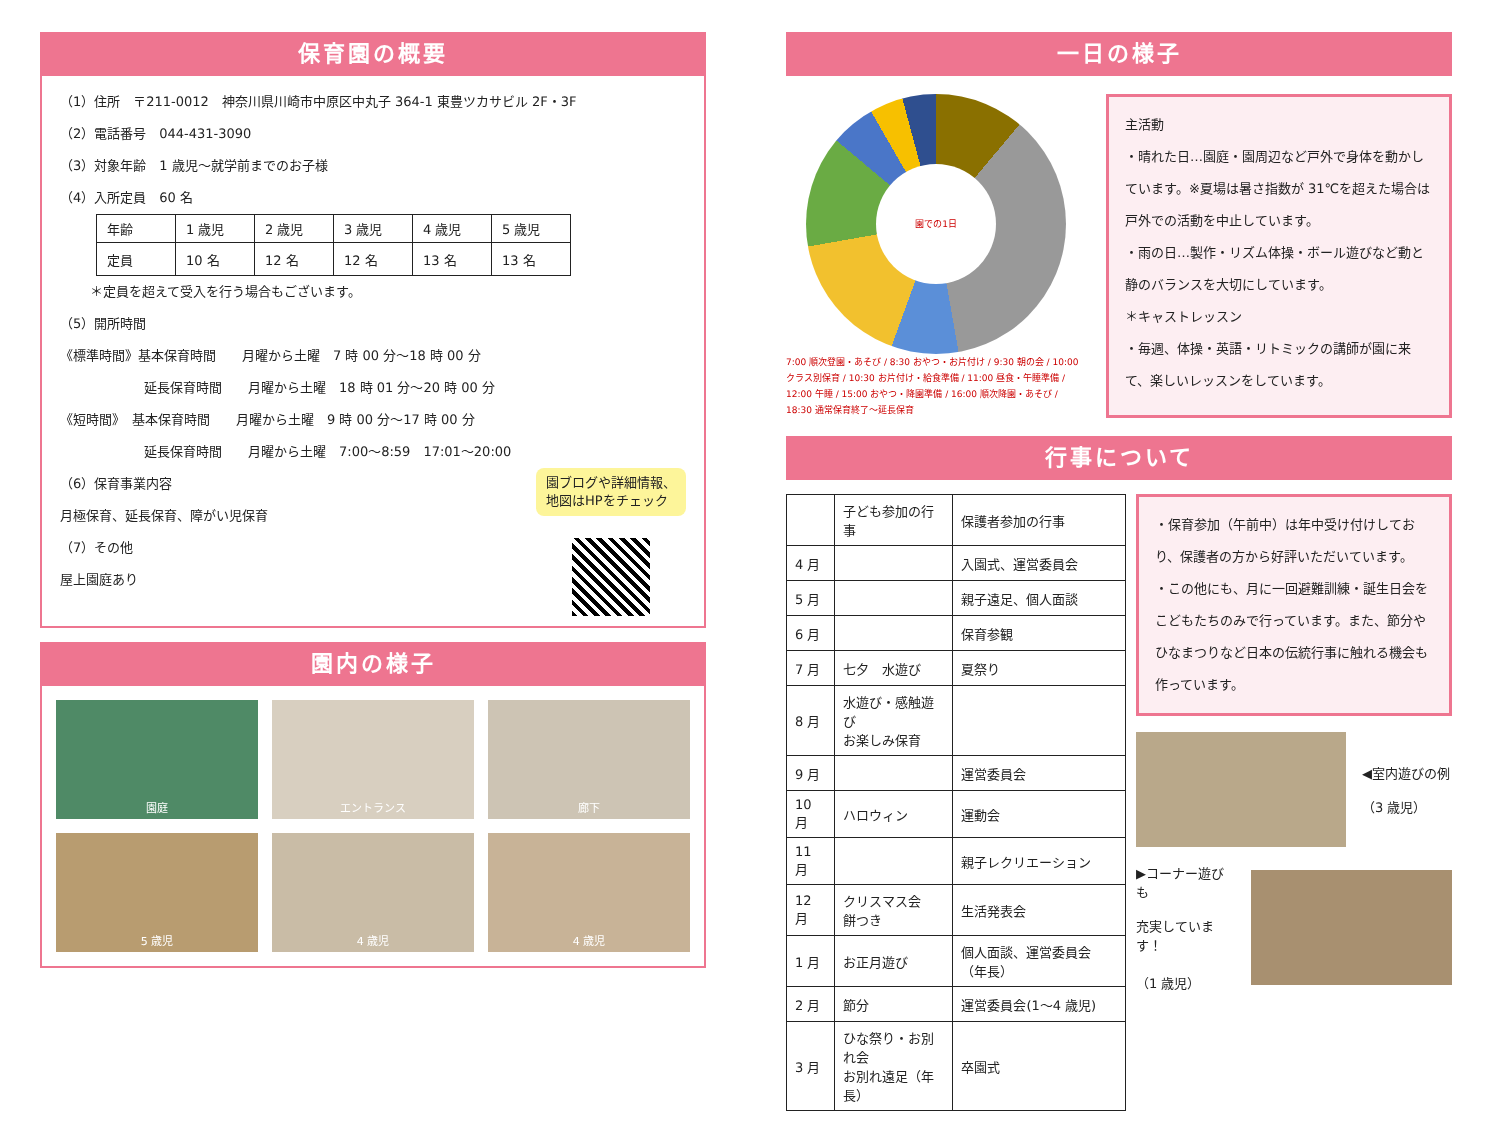保育園の概要
（1）住所　〒211-0012　神奈川県川崎市中原区中丸子 364-1 東豊ツカサビル 2F・3F
（2）電話番号　044-431-3090
（3）対象年齢　1 歳児～就学前までのお子様
（4）入所定員　60 名
| 年齢 | 1 歳児 | 2 歳児 | 3 歳児 | 4 歳児 | 5 歳児 |
| --- | --- | --- | --- | --- | --- |
| 定員 | 10 名 | 12 名 | 12 名 | 13 名 | 13 名 |
＊定員を超えて受入を行う場合もございます。
（5）開所時間
《標準時間》基本保育時間　　月曜から土曜　7 時 00 分～18 時 00 分
延長保育時間　　月曜から土曜　18 時 01 分～20 時 00 分
《短時間》　基本保育時間　　月曜から土曜　9 時 00 分～17 時 00 分
延長保育時間　　月曜から土曜　7:00～8:59　17:01～20:00
（6）保育事業内容
月極保育、延長保育、障がい児保育
（7）その他
屋上園庭あり
園ブログや詳細情報、
地図はHPをチェック
園内の様子
園庭
エントランス
廊下
5 歳児
4 歳児
4 歳児
一日の様子
園での1日
7:00 順次登園・あそび / 8:30 おやつ・お片付け / 9:30 朝の会 / 10:00 クラス別保育 / 10:30 お片付け・給食準備 / 11:00 昼食・午睡準備 / 12:00 午睡 / 15:00 おやつ・降園準備 / 16:00 順次降園・あそび / 18:30 通常保育終了～延長保育
主活動
・晴れた日…園庭・園周辺など戸外で身体を動かしています。※夏場は暑さ指数が 31℃を超えた場合は戸外での活動を中止しています。
・雨の日…製作・リズム体操・ボール遊びなど動と静のバランスを大切にしています。
＊キャストレッスン
・毎週、体操・英語・リトミックの講師が園に来て、楽しいレッスンをしています。
行事について
| | 子ども参加の行事 | 保護者参加の行事 |
| 4 月 | | 入園式、運営委員会 |
| 5 月 | | 親子遠足、個人面談 |
| 6 月 | | 保育参観 |
| 7 月 | 七夕 水遊び | 夏祭り |
| 8 月 | 水遊び・感触遊び お楽しみ保育 | |
| 9 月 | | 運営委員会 |
| 10 月 | ハロウィン | 運動会 |
| 11 月 | | 親子レクリエーション |
| 12 月 | クリスマス会 餅つき | 生活発表会 |
| 1 月 | お正月遊び | 個人面談、運営委員会（年長） |
| 2 月 | 節分 | 運営委員会(1～4 歳児) |
| 3 月 | ひな祭り・お別れ会 お別れ遠足（年長） | 卒園式 |
・保育参加（午前中）は年中受け付けしており、保護者の方から好評いただいています。
・この他にも、月に一回避難訓練・誕生日会をこどもたちのみで行っています。また、節分やひなまつりなど日本の伝統行事に触れる機会も作っています。
◀室内遊びの例
（3 歳児）
▶コーナー遊びも
充実しています！
（1 歳児）